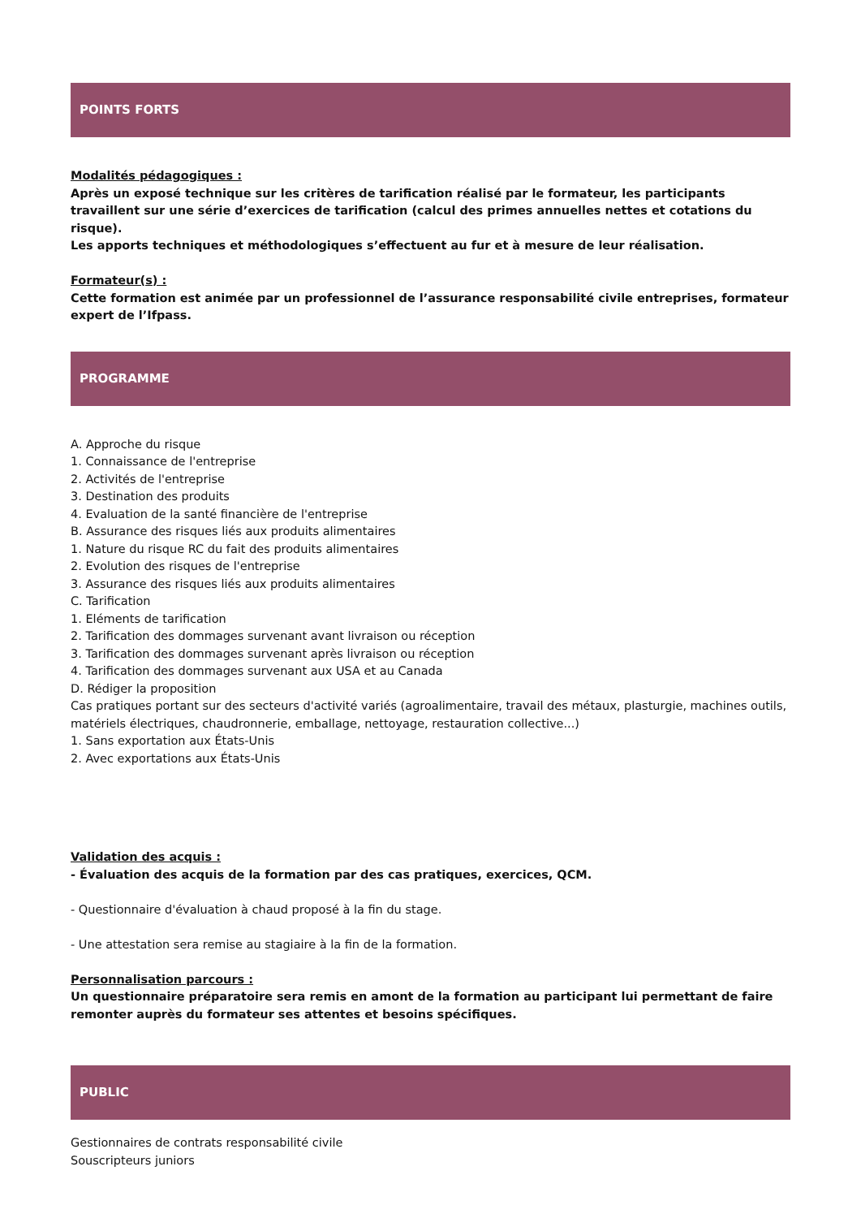POINTS FORTS
Modalités pédagogiques :
Après un exposé technique sur les critères de tarification réalisé par le formateur, les participants travaillent sur une série d’exercices de tarification (calcul des primes annuelles nettes et cotations du risque).
Les apports techniques et méthodologiques s’effectuent au fur et à mesure de leur réalisation.
Formateur(s) :
Cette formation est animée par un professionnel de l’assurance responsabilité civile entreprises, formateur expert de l’Ifpass.
PROGRAMME
A. Approche du risque
1. Connaissance de l'entreprise
2. Activités de l'entreprise
3. Destination des produits
4. Evaluation de la santé financière de l'entreprise
B. Assurance des risques liés aux produits alimentaires
1. Nature du risque RC du fait des produits alimentaires
2. Evolution des risques de l'entreprise
3. Assurance des risques liés aux produits alimentaires
C. Tarification
1. Eléments de tarification
2. Tarification des dommages survenant avant livraison ou réception
3. Tarification des dommages survenant après livraison ou réception
4. Tarification des dommages survenant aux USA et au Canada
D. Rédiger la proposition
Cas pratiques portant sur des secteurs d'activité variés (agroalimentaire, travail des métaux, plasturgie, machines outils, matériels électriques, chaudronnerie, emballage, nettoyage, restauration collective...)
1. Sans exportation aux États-Unis
2. Avec exportations aux États-Unis
Validation des acquis :
- Évaluation des acquis de la formation par des cas pratiques, exercices, QCM.
- Questionnaire d'évaluation à chaud proposé à la fin du stage.
- Une attestation sera remise au stagiaire à la fin de la formation.
Personnalisation parcours :
Un questionnaire préparatoire sera remis en amont de la formation au participant lui permettant de faire remonter auprès du formateur ses attentes et besoins spécifiques.
PUBLIC
Gestionnaires de contrats responsabilité civile
Souscripteurs juniors